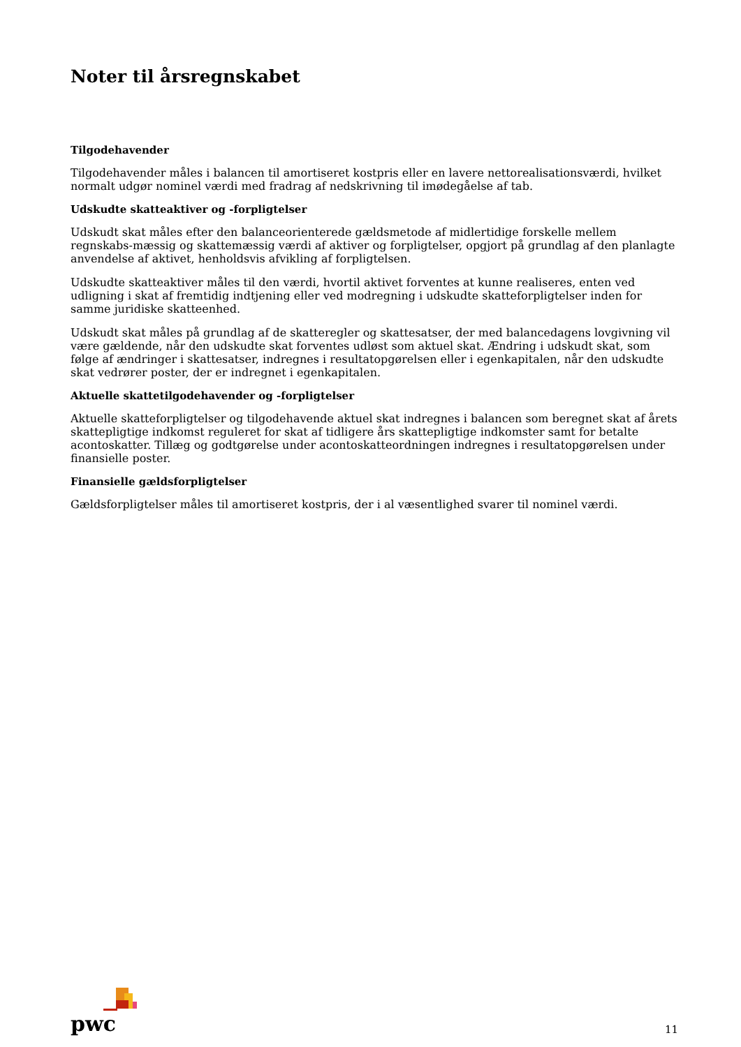Noter til årsregnskabet
Tilgodehavender
Tilgodehavender måles i balancen til amortiseret kostpris eller en lavere nettorealisationsværdi, hvilket normalt udgør nominel værdi med fradrag af nedskrivning til imødegåelse af tab.
Udskudte skatteaktiver og -forpligtelser
Udskudt skat måles efter den balanceorienterede gældsmetode af midlertidige forskelle mellem regnskabs-mæssig og skattemæssig værdi af aktiver og forpligtelser, opgjort på grundlag af den planlagte anvendelse af aktivet, henholdsvis afvikling af forpligtelsen.
Udskudte skatteaktiver måles til den værdi, hvortil aktivet forventes at kunne realiseres, enten ved udligning i skat af fremtidig indtjening eller ved modregning i udskudte skatteforpligtelser inden for samme juridiske skatteenhed.
Udskudt skat måles på grundlag af de skatteregler og skattesatser, der med balancedagens lovgivning vil være gældende, når den udskudte skat forventes udløst som aktuel skat. Ændring i udskudt skat, som følge af ændringer i skattesatser, indregnes i resultatopgørelsen eller i egenkapitalen, når den udskudte skat vedrører poster, der er indregnet i egenkapitalen.
Aktuelle skattetilgodehavender og -forpligtelser
Aktuelle skatteforpligtelser og tilgodehavende aktuel skat indregnes i balancen som beregnet skat af årets skattepligtige indkomst reguleret for skat af tidligere års skattepligtige indkomster samt for betalte acontoskatter. Tillæg og godtgørelse under acontoskatteordningen indregnes i resultatopgørelsen under finansielle poster.
Finansielle gældsforpligtelser
Gældsforpligtelser måles til amortiseret kostpris, der i al væsentlighed svarer til nominel værdi.
pwc
11